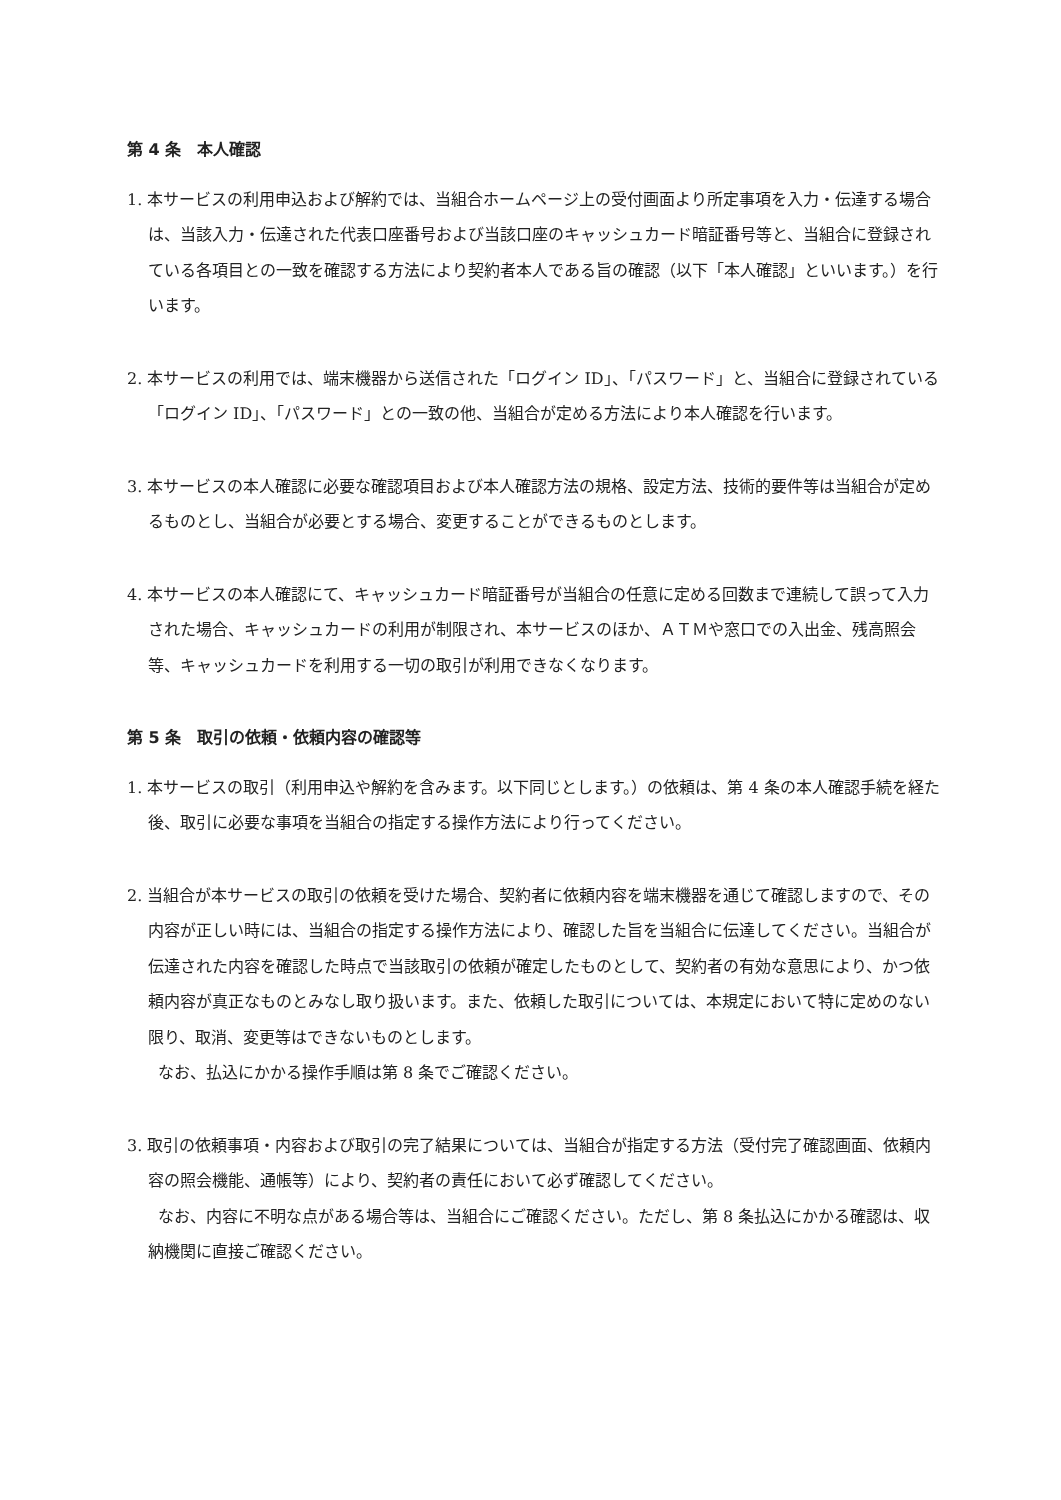第 4 条　本人確認
1. 本サービスの利用申込および解約では、当組合ホームページ上の受付画面より所定事項を入力・伝達する場合は、当該入力・伝達された代表口座番号および当該口座のキャッシュカード暗証番号等と、当組合に登録されている各項目との一致を確認する方法により契約者本人である旨の確認（以下「本人確認」といいます。）を行います。
2. 本サービスの利用では、端末機器から送信された「ログイン ID」、「パスワード」と、当組合に登録されている「ログイン ID」、「パスワード」との一致の他、当組合が定める方法により本人確認を行います。
3. 本サービスの本人確認に必要な確認項目および本人確認方法の規格、設定方法、技術的要件等は当組合が定めるものとし、当組合が必要とする場合、変更することができるものとします。
4. 本サービスの本人確認にて、キャッシュカード暗証番号が当組合の任意に定める回数まで連続して誤って入力された場合、キャッシュカードの利用が制限され、本サービスのほか、ＡＴＭや窓口での入出金、残高照会等、キャッシュカードを利用する一切の取引が利用できなくなります。
第 5 条　取引の依頼・依頼内容の確認等
1. 本サービスの取引（利用申込や解約を含みます。以下同じとします。）の依頼は、第 4 条の本人確認手続を経た後、取引に必要な事項を当組合の指定する操作方法により行ってください。
2. 当組合が本サービスの取引の依頼を受けた場合、契約者に依頼内容を端末機器を通じて確認しますので、その内容が正しい時には、当組合の指定する操作方法により、確認した旨を当組合に伝達してください。当組合が伝達された内容を確認した時点で当該取引の依頼が確定したものとして、契約者の有効な意思により、かつ依頼内容が真正なものとみなし取り扱います。また、依頼した取引については、本規定において特に定めのない限り、取消、変更等はできないものとします。
なお、払込にかかる操作手順は第 8 条でご確認ください。
3. 取引の依頼事項・内容および取引の完了結果については、当組合が指定する方法（受付完了確認画面、依頼内容の照会機能、通帳等）により、契約者の責任において必ず確認してください。
なお、内容に不明な点がある場合等は、当組合にご確認ください。ただし、第 8 条払込にかかる確認は、収納機関に直接ご確認ください。